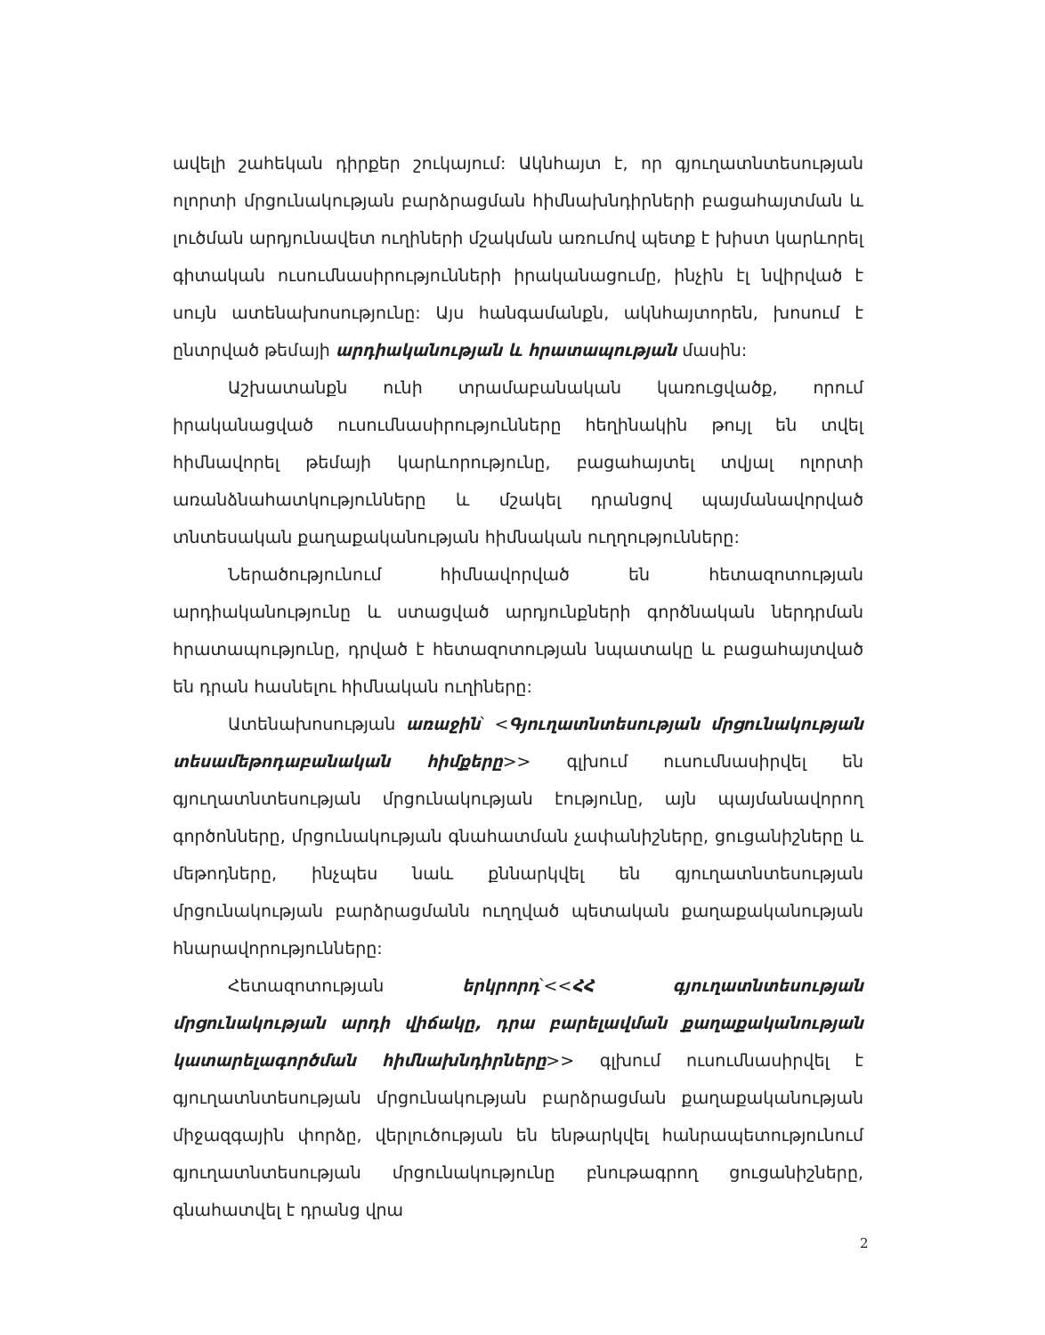ավելի շահեկան դիրքեր շուկայում: Ակնհայտ է, որ գյուղատնտեսության ոլորտի մրցունակության բարձրացման հիմնախնդիրների բացահայտման և լուծման արդյունավետ ուղիների մշակման առումով պետք է խիստ կարևորել գիտական ուսումնասիրությունների իրականացումը, ինչին էլ նվիրված է սույն ատենախոսությունը: Այս հանգամանքն, ակնհայտորեն, խոսում է ընտրված թեմայի արդիականության և հրատապության մասին:
Աշխատանքն ունի տրամաբանական կառուցվածք, որում իրականացված ուսումնասիրությունները հեղինակին թույլ են տվել հիմնավորել թեմայի կարևորությունը, բացահայտել տվյալ ոլորտի առանձնահատկությունները և մշակել դրանցով պայմանավորված տնտեսական քաղաքականության հիմնական ուղղությունները:
Ներածությունում հիմնավորված են հետազոտության արդիականությունը և ստացված արդյունքների գործնական ներդրման հրատապությունը, դրված է հետազոտության նպատակը և բացահայտված են դրան հասնելու հիմնական ուղիները:
Ատենախոսության առաջին՝ <Գյուղատնտեսության մրցունակության տեսամեթոդաբանական հիմքերը>> գլխում ուսումնասիրվել են գյուղատնտեսության մրցունակության էությունը, այն պայմանավորող գործոնները, մրցունակության գնահատման չափանիշները, ցուցանիշները և մեթոդները, ինչպես նաև քննարկվել են գյուղատնտեսության մրցունակության բարձրացմանն ուղղված պետական քաղաքականության հնարավորությունները:
Հետազոտության երկրորդ՝<<ՀՀ գյուղատնտեսության մրցունակության արդի վիճակը, դրա բարելավման քաղաքականության կատարելագործման հիմնախնդիրները>> գլխում ուսումնասիրվել է գյուղատնտեսության մրցունակության բարձրացման քաղաքականության միջազգային փորձը, վերլուծության են ենթարկվել հանրապետությունում գյուղատնտեսության մրցունակությունը բնութագրող ցուցանիշները, գնահատվել է դրանց վրա
2